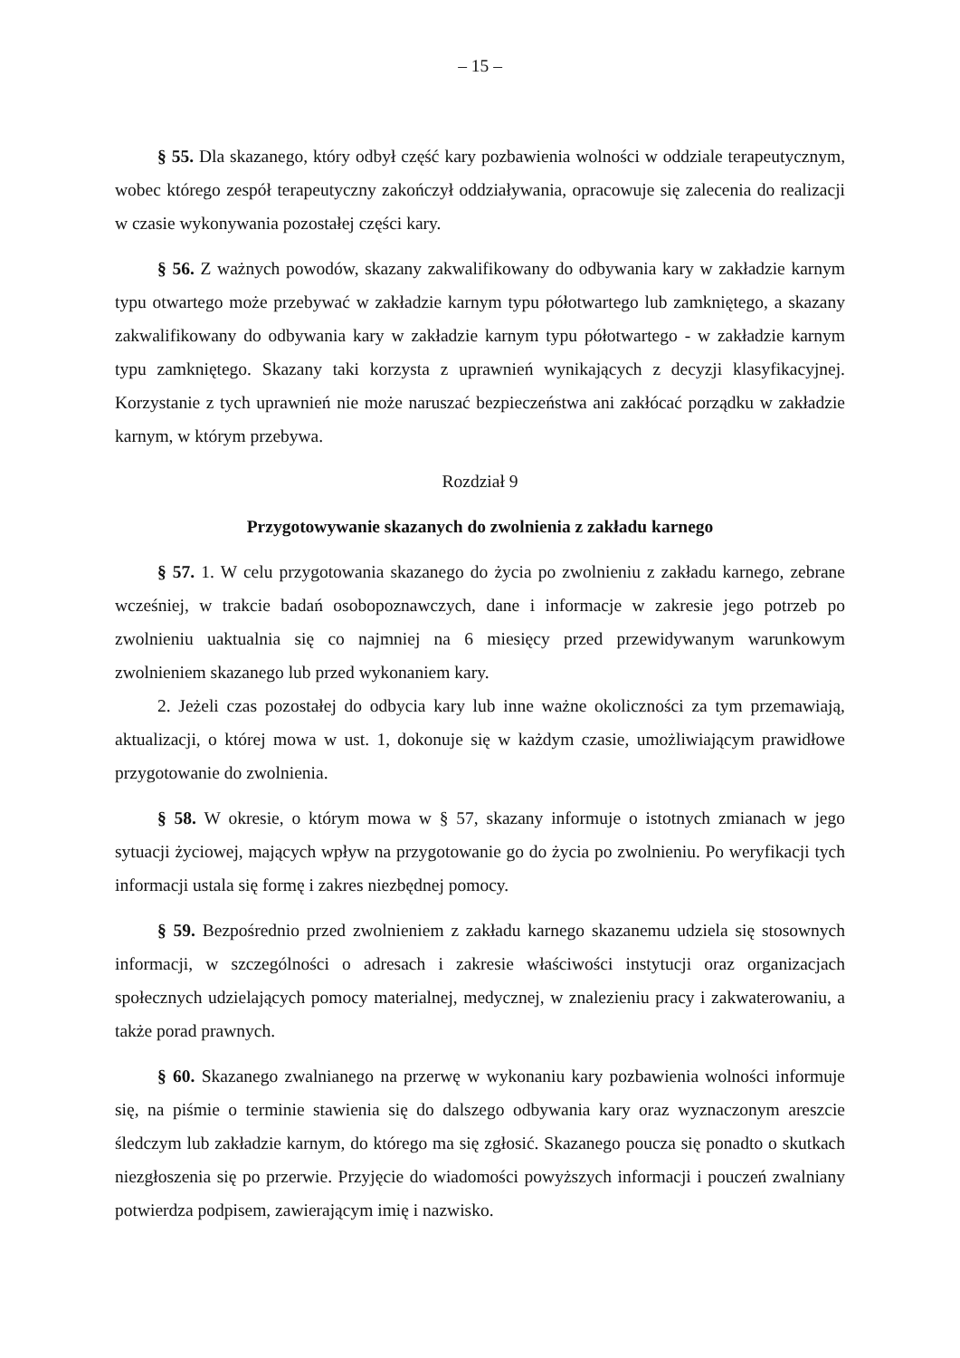– 15 –
§ 55. Dla skazanego, który odbył część kary pozbawienia wolności w oddziale terapeutycznym, wobec którego zespół terapeutyczny zakończył oddziaływania, opracowuje się zalecenia do realizacji w czasie wykonywania pozostałej części kary.
§ 56. Z ważnych powodów, skazany zakwalifikowany do odbywania kary w zakładzie karnym typu otwartego może przebywać w zakładzie karnym typu półotwartego lub zamkniętego, a skazany zakwalifikowany do odbywania kary w zakładzie karnym typu półotwartego - w zakładzie karnym typu zamkniętego. Skazany taki korzysta z uprawnień wynikających z decyzji klasyfikacyjnej. Korzystanie z tych uprawnień nie może naruszać bezpieczeństwa ani zakłócać porządku w zakładzie karnym, w którym przebywa.
Rozdział 9
Przygotowywanie skazanych do zwolnienia z zakładu karnego
§ 57. 1. W celu przygotowania skazanego do życia po zwolnieniu z zakładu karnego, zebrane wcześniej, w trakcie badań osobopoznawczych, dane i informacje w zakresie jego potrzeb po zwolnieniu uaktualnia się co najmniej na 6 miesięcy przed przewidywanym warunkowym zwolnieniem skazanego lub przed wykonaniem kary.
2. Jeżeli czas pozostałej do odbycia kary lub inne ważne okoliczności za tym przemawiają, aktualizacji, o której mowa w ust. 1, dokonuje się w każdym czasie, umożliwiającym prawidłowe przygotowanie do zwolnienia.
§ 58. W okresie, o którym mowa w § 57, skazany informuje o istotnych zmianach w jego sytuacji życiowej, mających wpływ na przygotowanie go do życia po zwolnieniu. Po weryfikacji tych informacji ustala się formę i zakres niezbędnej pomocy.
§ 59. Bezpośrednio przed zwolnieniem z zakładu karnego skazanemu udziela się stosownych informacji, w szczególności o adresach i zakresie właściwości instytucji oraz organizacjach społecznych udzielających pomocy materialnej, medycznej, w znalezieniu pracy i zakwaterowaniu, a także porad prawnych.
§ 60. Skazanego zwalnianego na przerwę w wykonaniu kary pozbawienia wolności informuje się, na piśmie o terminie stawienia się do dalszego odbywania kary oraz wyznaczonym areszcie śledczym lub zakładzie karnym, do którego ma się zgłosić. Skazanego poucza się ponadto o skutkach niezgłoszenia się po przerwie. Przyjęcie do wiadomości powyższych informacji i pouczeń zwalniany potwierdza podpisem, zawierającym imię i nazwisko.